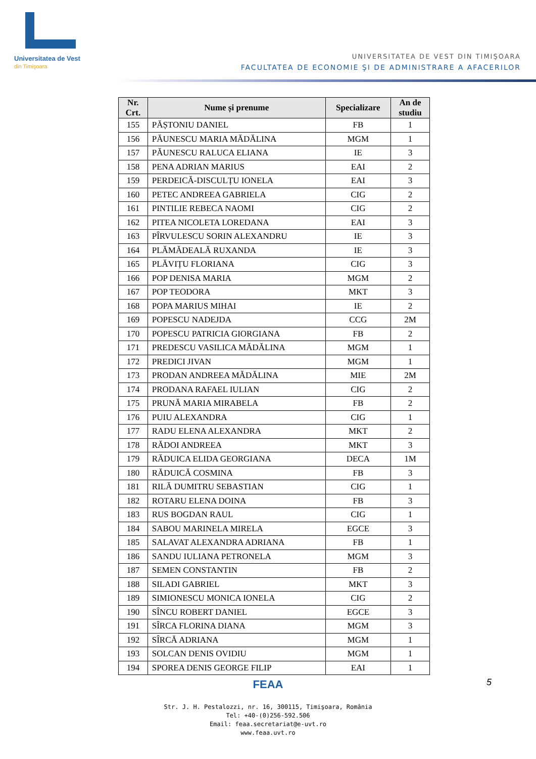Universitatea de Vest
din Timişoara
UNIVERSITATEA DE VEST DIN TIMIŞOARA
FACULTATEA DE ECONOMIE ŞI DE ADMINISTRARE A AFACERILOR
| Nr. Crt. | Nume și prenume | Specializare | An de studiu |
| --- | --- | --- | --- |
| 155 | PĂȘTONIU DANIEL | FB | 1 |
| 156 | PĂUNESCU MARIA MĂDĂLINA | MGM | 1 |
| 157 | PĂUNESCU RALUCA ELIANA | IE | 3 |
| 158 | PENA ADRIAN MARIUS | EAI | 2 |
| 159 | PERDEICĂ-DISCULȚU IONELA | EAI | 3 |
| 160 | PETEC ANDREEA GABRIELA | CIG | 2 |
| 161 | PINTILIE REBECA NAOMI | CIG | 2 |
| 162 | PITEA NICOLETA LOREDANA | EAI | 3 |
| 163 | PÎRVULESCU SORIN ALEXANDRU | IE | 3 |
| 164 | PLĂMĂDEALĂ RUXANDA | IE | 3 |
| 165 | PLĂVIȚU FLORIANA | CIG | 3 |
| 166 | POP DENISA MARIA | MGM | 2 |
| 167 | POP TEODORA | MKT | 3 |
| 168 | POPA MARIUS MIHAI | IE | 2 |
| 169 | POPESCU NADEJDA | CCG | 2M |
| 170 | POPESCU PATRICIA GIORGIANA | FB | 2 |
| 171 | PREDESCU VASILICA MĂDĂLINA | MGM | 1 |
| 172 | PREDICI JIVAN | MGM | 1 |
| 173 | PRODAN ANDREEA MĂDĂLINA | MIE | 2M |
| 174 | PRODANA RAFAEL IULIAN | CIG | 2 |
| 175 | PRUNĂ MARIA MIRABELA | FB | 2 |
| 176 | PUIU ALEXANDRA | CIG | 1 |
| 177 | RADU ELENA ALEXANDRA | MKT | 2 |
| 178 | RĂDOI ANDREEA | MKT | 3 |
| 179 | RĂDUICA ELIDA GEORGIANA | DECA | 1M |
| 180 | RĂDUICĂ COSMINA | FB | 3 |
| 181 | RILĂ DUMITRU SEBASTIAN | CIG | 1 |
| 182 | ROTARU ELENA DOINA | FB | 3 |
| 183 | RUS BOGDAN RAUL | CIG | 1 |
| 184 | SABOU MARINELA MIRELA | EGCE | 3 |
| 185 | SALAVAT ALEXANDRA ADRIANA | FB | 1 |
| 186 | SANDU IULIANA PETRONELA | MGM | 3 |
| 187 | SEMEN CONSTANTIN | FB | 2 |
| 188 | SILADI GABRIEL | MKT | 3 |
| 189 | SIMIONESCU MONICA IONELA | CIG | 2 |
| 190 | SÎNCU ROBERT DANIEL | EGCE | 3 |
| 191 | SÎRCA FLORINA DIANA | MGM | 3 |
| 192 | SÎRCĂ ADRIANA | MGM | 1 |
| 193 | SOLCAN DENIS OVIDIU | MGM | 1 |
| 194 | SPOREA DENIS GEORGE FILIP | EAI | 1 |
5
FEAA
Str. J. H. Pestalozzi, nr. 16, 300115, Timişoara, România
Tel: +40-(0)256-592.506
Email: feaa.secretariat@e-uvt.ro
www.feaa.uvt.ro